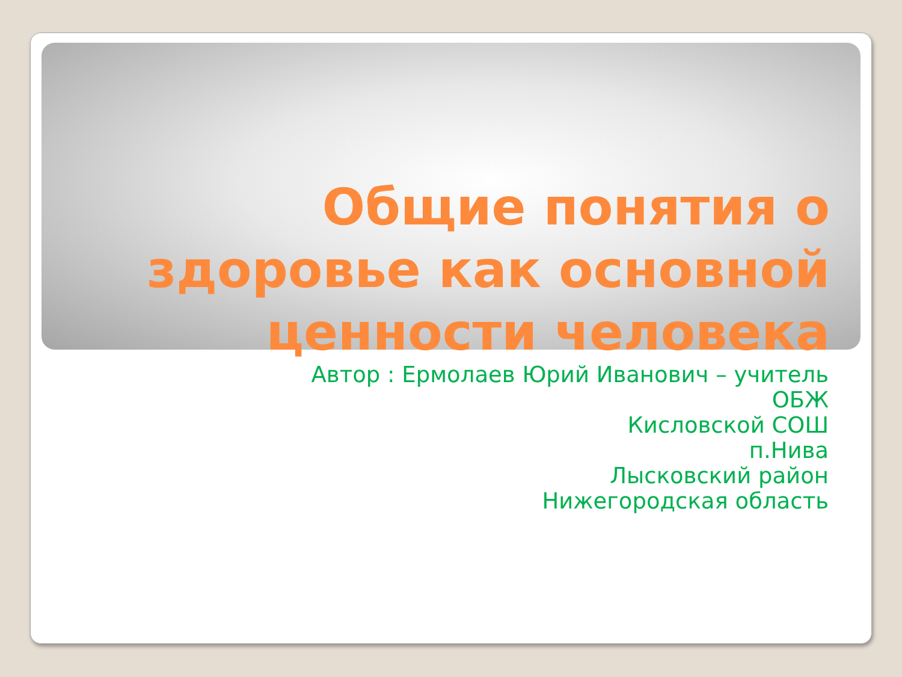Общие понятия о здоровье как основной ценности человека
Автор : Ермолаев Юрий Иванович – учитель
ОБЖ
Кисловской СОШ
п.Нива
Лысковский район
Нижегородская область